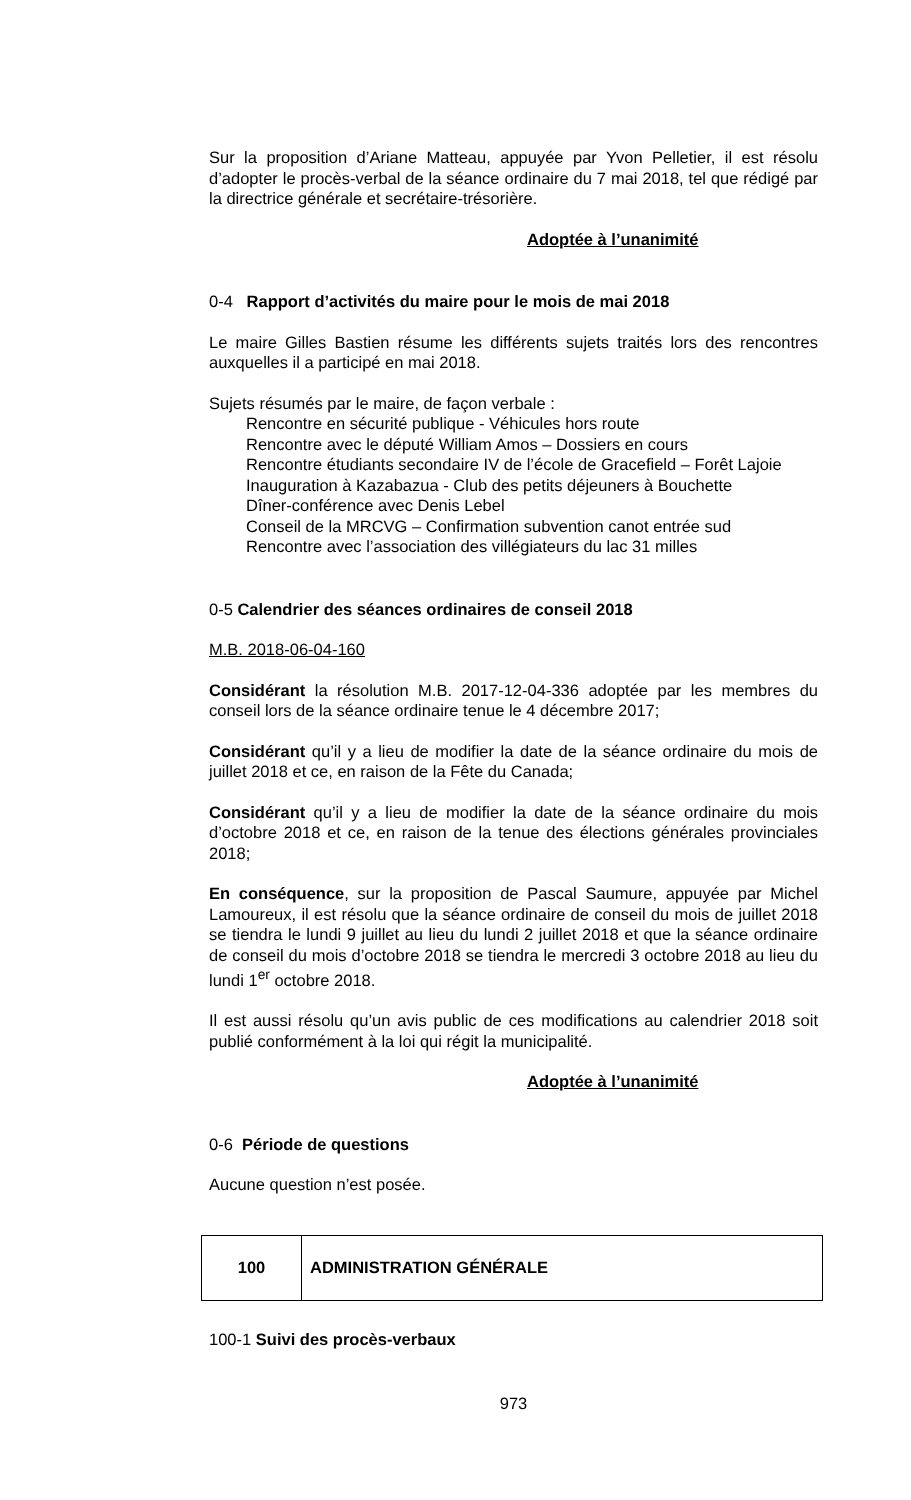Sur la proposition d’Ariane Matteau, appuyée par Yvon Pelletier, il est résolu d’adopter le procès-verbal de la séance ordinaire du 7 mai 2018, tel que rédigé par la directrice générale et secrétaire-trésorière.
Adoptée à l’unanimité
0-4 Rapport d’activités du maire pour le mois de mai 2018
Le maire Gilles Bastien résume les différents sujets traités lors des rencontres auxquelles il a participé en mai 2018.
Sujets résumés par le maire, de façon verbale :
Rencontre en sécurité publique - Véhicules hors route
Rencontre avec le député William Amos – Dossiers en cours
Rencontre étudiants secondaire IV de l’école de Gracefield – Forêt Lajoie
Inauguration à Kazabazua - Club des petits déjeuners à Bouchette
Dîner-conférence avec Denis Lebel
Conseil de la MRCVG – Confirmation subvention canot entrée sud
Rencontre avec l’association des villégiateurs du lac 31 milles
0-5 Calendrier des séances ordinaires de conseil 2018
M.B. 2018-06-04-160
Considérant la résolution M.B. 2017-12-04-336 adoptée par les membres du conseil lors de la séance ordinaire tenue le 4 décembre 2017;
Considérant qu’il y a lieu de modifier la date de la séance ordinaire du mois de juillet 2018 et ce, en raison de la Fête du Canada;
Considérant qu’il y a lieu de modifier la date de la séance ordinaire du mois d’octobre 2018 et ce, en raison de la tenue des élections générales provinciales 2018;
En conséquence, sur la proposition de Pascal Saumure, appuyée par Michel Lamoureux, il est résolu que la séance ordinaire de conseil du mois de juillet 2018 se tiendra le lundi 9 juillet au lieu du lundi 2 juillet 2018 et que la séance ordinaire de conseil du mois d’octobre 2018 se tiendra le mercredi 3 octobre 2018 au lieu du lundi 1<sup>er</sup> octobre 2018.
Il est aussi résolu qu’un avis public de ces modifications au calendrier 2018 soit publié conformément à la loi qui régit la municipalité.
Adoptée à l’unanimité
0-6 Période de questions
Aucune question n’est posée.
| 100 | ADMINISTRATION GÉNÉRALE |
100-1 Suivi des procès-verbaux
973